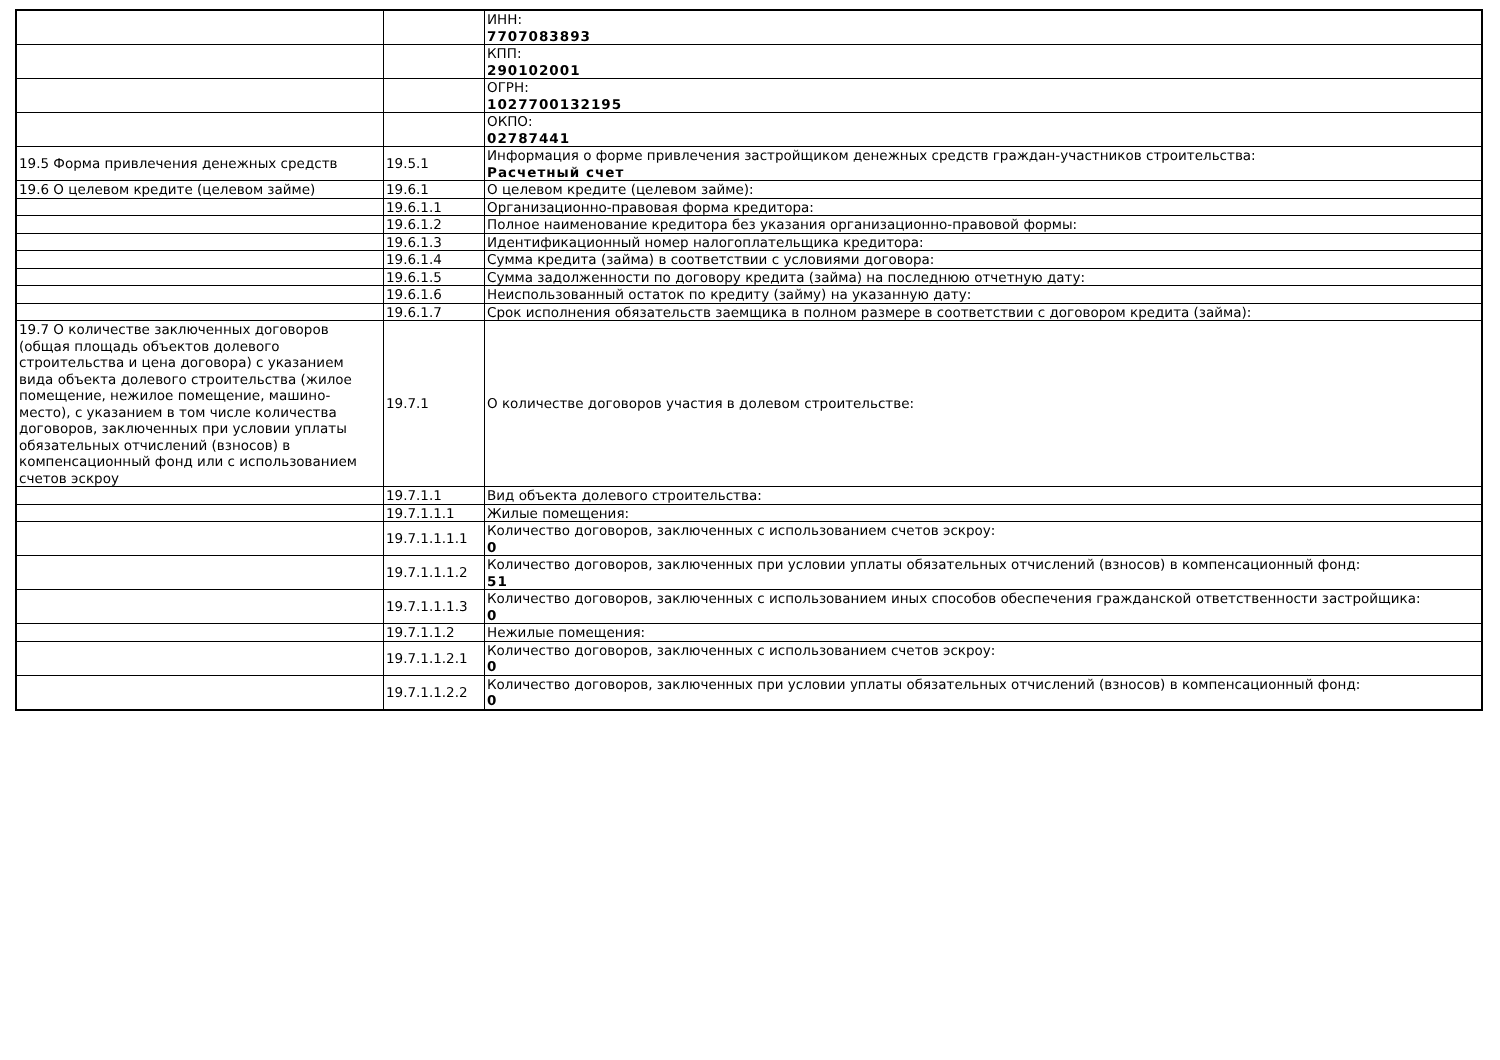| | | ИНН: 7707083893 |
| | | КПП: 290102001 |
| | | ОГРН: 1027700132195 |
| | | ОКПО: 02787441 |
| 19.5 Форма привлечения денежных средств | 19.5.1 | Информация о форме привлечения застройщиком денежных средств граждан-участников строительства: Расчетный счет |
| 19.6 О целевом кредите (целевом займе) | 19.6.1 | О целевом кредите (целевом займе): |
| | 19.6.1.1 | Организационно-правовая форма кредитора: |
| | 19.6.1.2 | Полное наименование кредитора без указания организационно-правовой формы: |
| | 19.6.1.3 | Идентификационный номер налогоплательщика кредитора: |
| | 19.6.1.4 | Сумма кредита (займа) в соответствии с условиями договора: |
| | 19.6.1.5 | Сумма задолженности по договору кредита (займа) на последнюю отчетную дату: |
| | 19.6.1.6 | Неиспользованный остаток по кредиту (займу) на указанную дату: |
| | 19.6.1.7 | Срок исполнения обязательств заемщика в полном размере в соответствии с договором кредита (займа): |
| 19.7 О количестве заключенных договоров (общая площадь объектов долевого строительства и цена договора) с указанием вида объекта долевого строительства (жилое помещение, нежилое помещение, машино-место), с указанием в том числе количества договоров, заключенных при условии уплаты обязательных отчислений (взносов) в компенсационный фонд или с использованием счетов эскроу | 19.7.1 | О количестве договоров участия в долевом строительстве: |
| | 19.7.1.1 | Вид объекта долевого строительства: |
| | 19.7.1.1.1 | Жилые помещения: |
| | 19.7.1.1.1.1 | Количество договоров, заключенных с использованием счетов эскроу: 0 |
| | 19.7.1.1.1.2 | Количество договоров, заключенных при условии уплаты обязательных отчислений (взносов) в компенсационный фонд: 51 |
| | 19.7.1.1.1.3 | Количество договоров, заключенных с использованием иных способов обеспечения гражданской ответственности застройщика: 0 |
| | 19.7.1.1.2 | Нежилые помещения: |
| | 19.7.1.1.2.1 | Количество договоров, заключенных с использованием счетов эскроу: 0 |
| | 19.7.1.1.2.2 | Количество договоров, заключенных при условии уплаты обязательных отчислений (взносов) в компенсационный фонд: 0 |